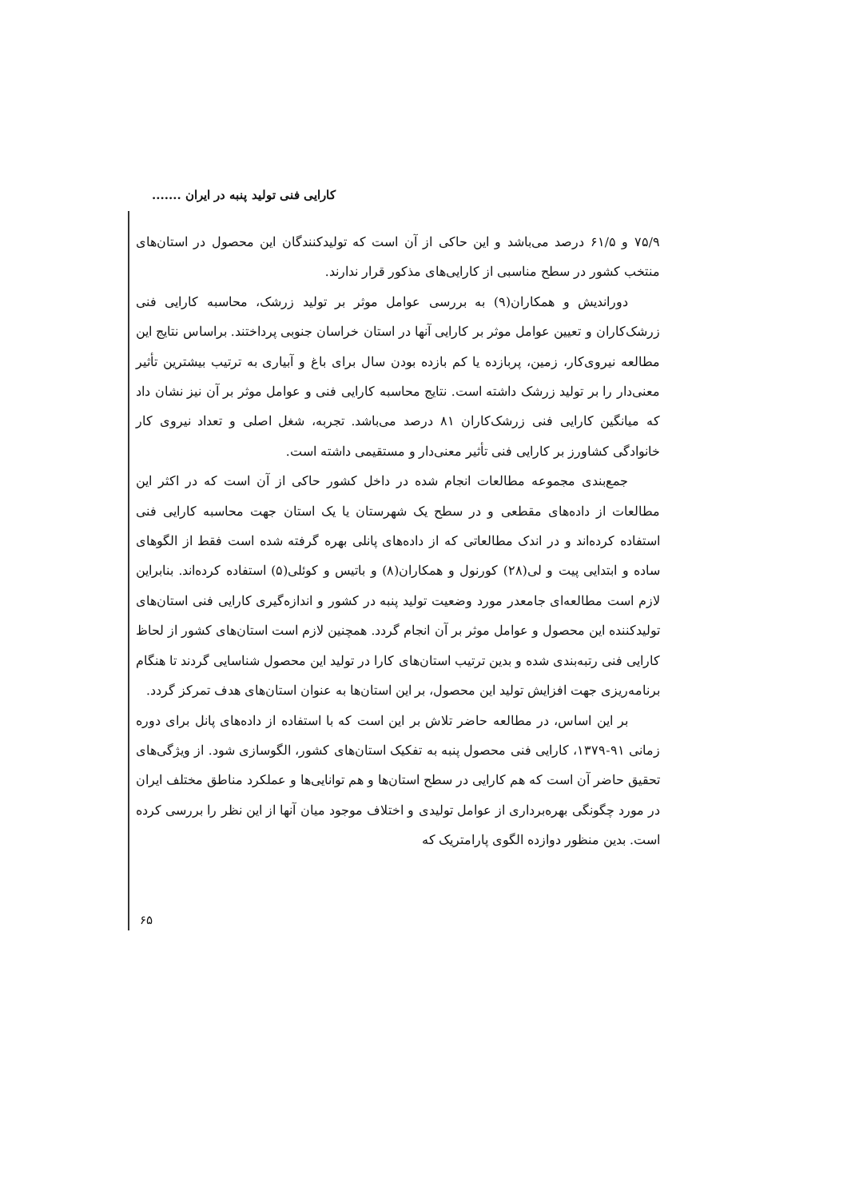کارایی فنی تولید پنبه در ایران .......
۷۵/۹ و ۶۱/۵ درصد می‌باشد و این حاکی از آن است که تولیدکنندگان این محصول در استان‌های منتخب کشور در سطح مناسبی از کارایی‌های مذکور قرار ندارند.
دوراندیش و همکاران(۹) به بررسی عوامل موثر بر تولید زرشک، محاسبه کارایی فنی زرشک‌کاران و تعیین عوامل موثر بر کارایی آنها در استان خراسان جنوبی پرداختند. براساس نتایج این مطالعه نیروی‌کار، زمین، پربازده یا کم بازده بودن سال برای باغ و آبیاری به ترتیب بیشترین تأثیر معنی‌دار را بر تولید زرشک داشته است. نتایج محاسبه کارایی فنی و عوامل موثر بر آن نیز نشان داد که میانگین کارایی فنی زرشک‌کاران ۸۱ درصد می‌باشد. تجربه، شغل اصلی و تعداد نیروی کار خانوادگی کشاورز بر کارایی فنی تأثیر معنی‌دار و مستقیمی داشته است.
جمع‌بندی مجموعه مطالعات انجام شده در داخل کشور حاکی از آن است که در اکثر این مطالعات از داده‌های مقطعی و در سطح یک شهرستان یا یک استان جهت محاسبه کارایی فنی استفاده کرده‌اند و در اندک مطالعاتی که از داده‌های پانلی بهره گرفته شده است فقط از الگوهای ساده و ابتدایی پیت و لی(۲۸) کورنول و همکاران(۸) و باتیس و کوئلی(۵) استفاده کرده‌اند. بنابراین لازم است مطالعه‌ای جامعدر مورد وضعیت تولید پنبه در کشور و اندازه‌گیری کارایی فنی استان‌های تولیدکننده این محصول و عوامل موثر بر آن انجام گردد. همچنین لازم است استان‌های کشور از لحاظ کارایی فنی رتبه‌بندی شده و بدین ترتیب استان‌های کارا در تولید این محصول شناسایی گردند تا هنگام برنامه‌ریزی جهت افزایش تولید این محصول، بر این استان‌ها به عنوان استان‌های هدف تمرکز گردد.
بر این اساس، در مطالعه حاضر تلاش بر این است که با استفاده از داده‌های پانل برای دوره زمانی ۹۱-۱۳۷۹، کارایی فنی محصول پنبه به تفکیک استان‌های کشور، الگوسازی شود. از ویژگی‌های تحقیق حاضر آن است که هم کارایی در سطح استان‌ها و هم توانایی‌ها و عملکرد مناطق مختلف ایران در مورد چگونگی بهره‌برداری از عوامل تولیدی و اختلاف موجود میان آنها از این نظر را بررسی کرده است. بدین منظور دوازده الگوی پارامتریک که
۶۵